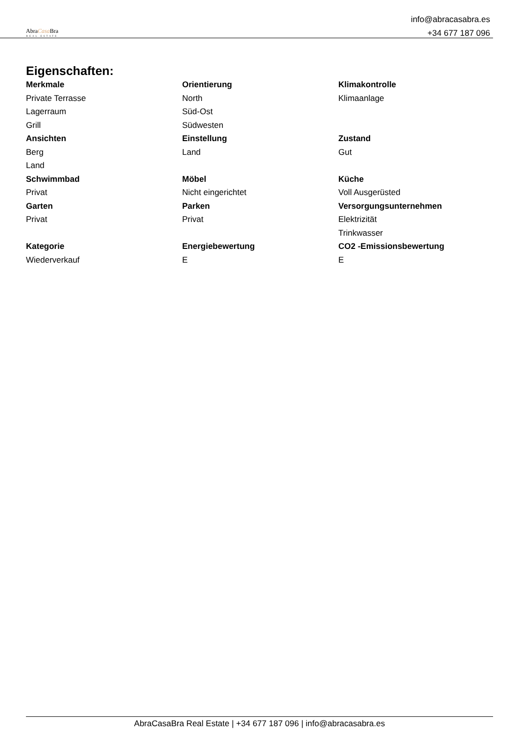AbraCasa Bra
REAL ESTATE
info@abracasabra.es
+34 677 187 096
Eigenschaften:
| Merkmale | Orientierung | Klimakontrolle |
| --- | --- | --- |
| Private Terrasse | North | Klimaanlage |
| Lagerraum | Süd-Ost | |
| Grill | Südwesten | |
| Ansichten | Einstellung | Zustand |
| Berg | Land | Gut |
| Land | | |
| Schwimmbad | Möbel | Küche |
| Privat | Nicht eingerichtet | Voll Ausgerüsted |
| Garten | Parken | Versorgungsunternehmen |
| Privat | Privat | Elektrizität |
| | | Trinkwasser |
| Kategorie | Energiebewertung | CO2 -Emissionsbewertung |
| Wiederverkauf | E | E |
AbraCasaBra Real Estate | +34 677 187 096 | info@abracasabra.es